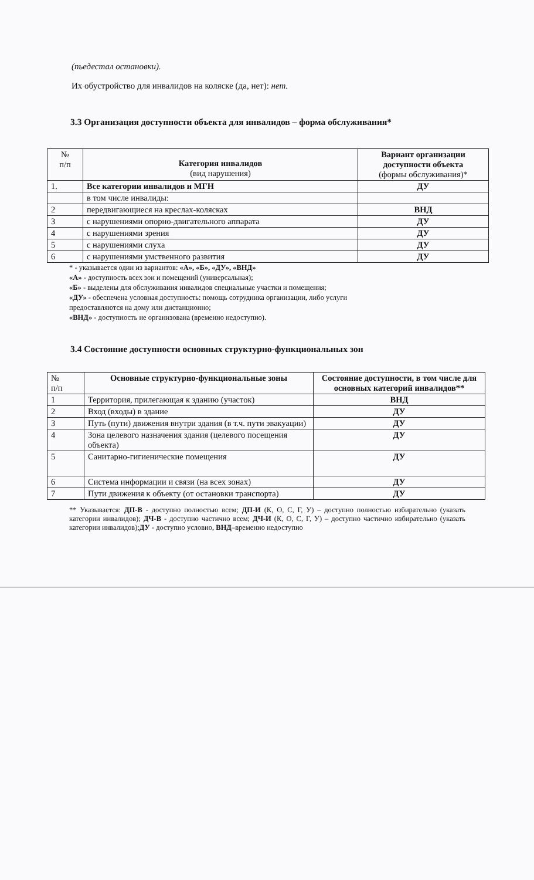(пьедестал остановки).
Их обустройство для инвалидов на коляске (да, нет): нет.
3.3 Организация доступности объекта для инвалидов – форма обслуживания*
| № п/п | Категория инвалидов (вид нарушения) | Вариант организации доступности объекта (формы обслуживания)* |
| 1. | Все категории инвалидов и МГН | ДУ |
| | в том числе инвалиды: | |
| 2 | передвигающиеся на креслах-колясках | ВНД |
| 3 | с нарушениями опорно-двигательного аппарата | ДУ |
| 4 | с нарушениями зрения | ДУ |
| 5 | с нарушениями слуха | ДУ |
| 6 | с нарушениями умственного развития | ДУ |
* - указывается один из вариантов: «А», «Б», «ДУ», «ВНД»
«А» - доступность всех зон и помещений (универсальная);
«Б» - выделены для обслуживания инвалидов специальные участки и помещения;
«ДУ» - обеспечена условная доступность: помощь сотрудника организации, либо услуги
предоставляются на дому или дистанционно;
«ВНД» - доступность не организована (временно недоступно).
3.4 Состояние доступности основных структурно-функциональных зон
| № п/п | Основные структурно-функциональные зоны | Состояние доступности, в том числе для основных категорий инвалидов** |
| 1 | Территория, прилегающая к зданию (участок) | ВНД |
| 2 | Вход (входы) в здание | ДУ |
| 3 | Путь (пути) движения внутри здания (в т.ч. пути эвакуации) | ДУ |
| 4 | Зона целевого назначения здания (целевого посещения объекта) | ДУ |
| 5 | Санитарно-гигиенические помещения | ДУ |
| 6 | Система информации и связи (на всех зонах) | ДУ |
| 7 | Пути движения к объекту (от остановки транспорта) | ДУ |
** Указывается: ДП-В - доступно полностью всем; ДП-И (К, О, С, Г, У) – доступно полностью избирательно (указать категории инвалидов); ДЧ-В - доступно частично всем; ДЧ-И (К, О, С, Г, У) – доступно частично избирательно (указать категории инвалидов);ДУ - доступно условно, ВНД–временно недоступно